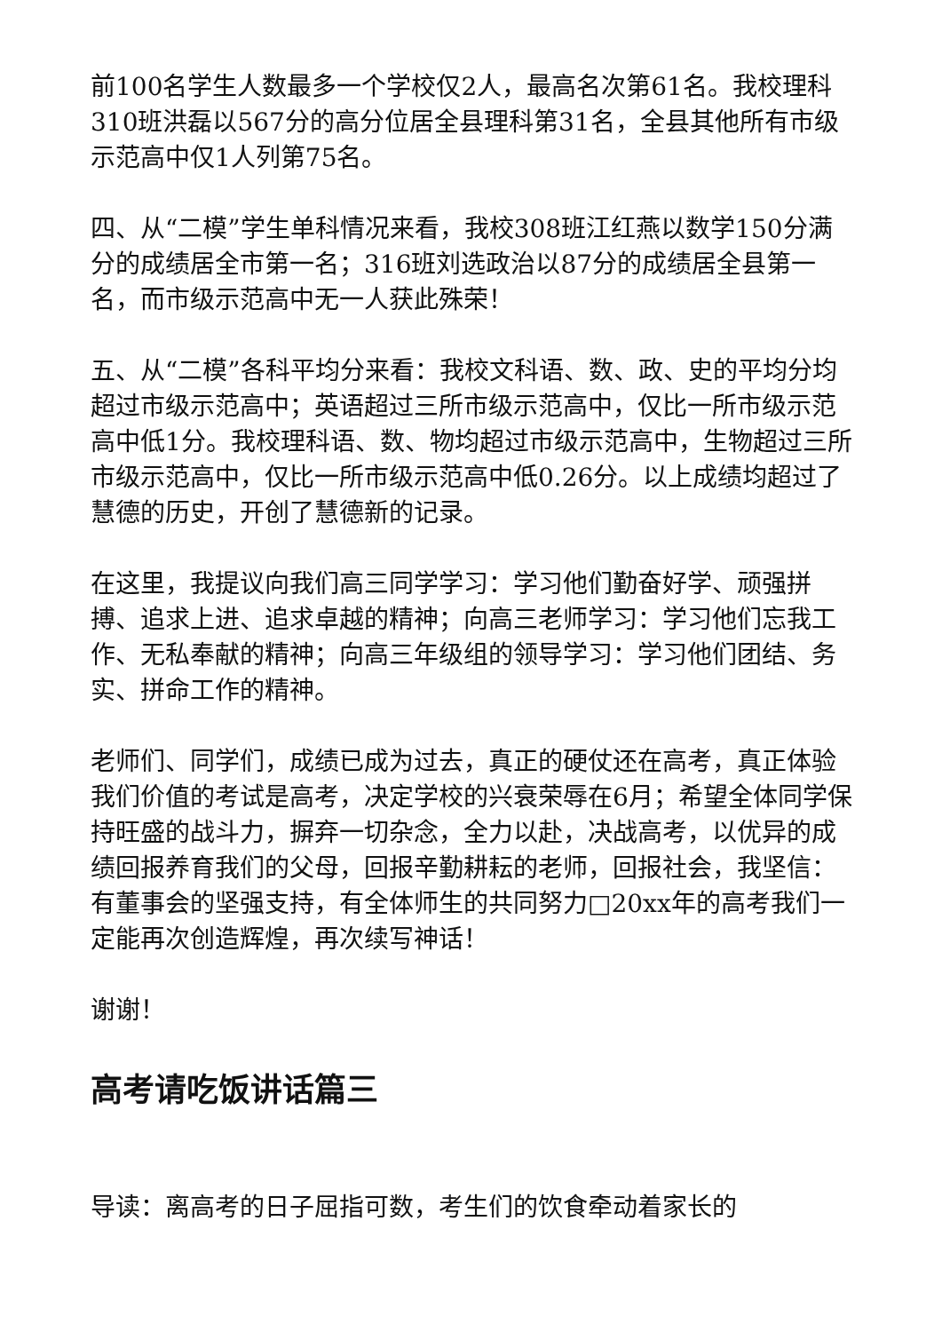前100名学生人数最多一个学校仅2人，最高名次第61名。我校理科310班洪磊以567分的高分位居全县理科第31名，全县其他所有市级示范高中仅1人列第75名。
四、从“二模”学生单科情况来看，我校308班江红燕以数学150分满分的成绩居全市第一名；316班刘选政治以87分的成绩居全县第一名，而市级示范高中无一人获此殊荣！
五、从“二模”各科平均分来看：我校文科语、数、政、史的平均分均超过市级示范高中；英语超过三所市级示范高中，仅比一所市级示范高中低1分。我校理科语、数、物均超过市级示范高中，生物超过三所市级示范高中，仅比一所市级示范高中低0.26分。以上成绩均超过了慧德的历史，开创了慧德新的记录。
在这里，我提议向我们高三同学学习：学习他们勤奋好学、顽强拼搏、追求上进、追求卓越的精神；向高三老师学习：学习他们忘我工作、无私奉献的精神；向高三年级组的领导学习：学习他们团结、务实、拼命工作的精神。
老师们、同学们，成绩已成为过去，真正的硬仗还在高考，真正体验我们价值的考试是高考，决定学校的兴衰荣辱在6月；希望全体同学保持旺盛的战斗力，摒弃一切杂念，全力以赴，决战高考，以优异的成绩回报养育我们的父母，回报辛勤耕耘的老师，回报社会，我坚信：有董事会的坚强支持，有全体师生的共同努力□20xx年的高考我们一定能再次创造辉煌，再次续写神话！
谢谢！
高考请吃饭讲话篇三
导读：离高考的日子屈指可数，考生们的饮食牵动着家长的